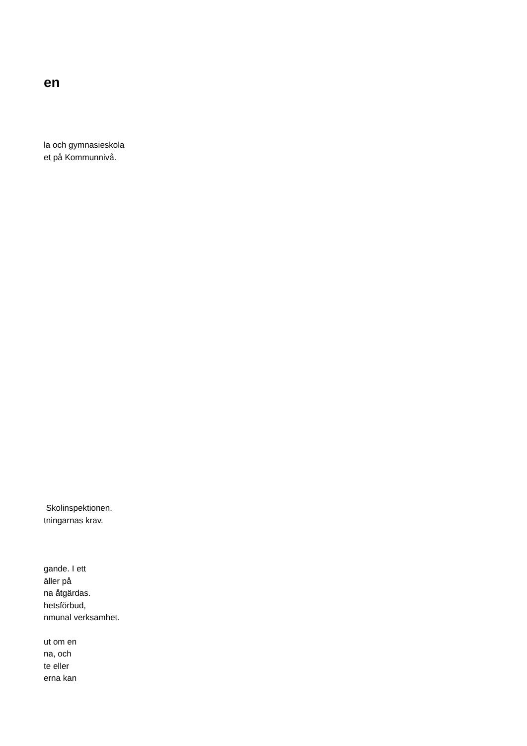en
la och gymnasieskola
et på Kommunnivå.
Skolinspektionen.
tningarnas krav.
gande. I ett
äller på
na åtgärdas.
hetsförbud,
nmunal verksamhet.
ut om en
na, och
te eller
erna kan